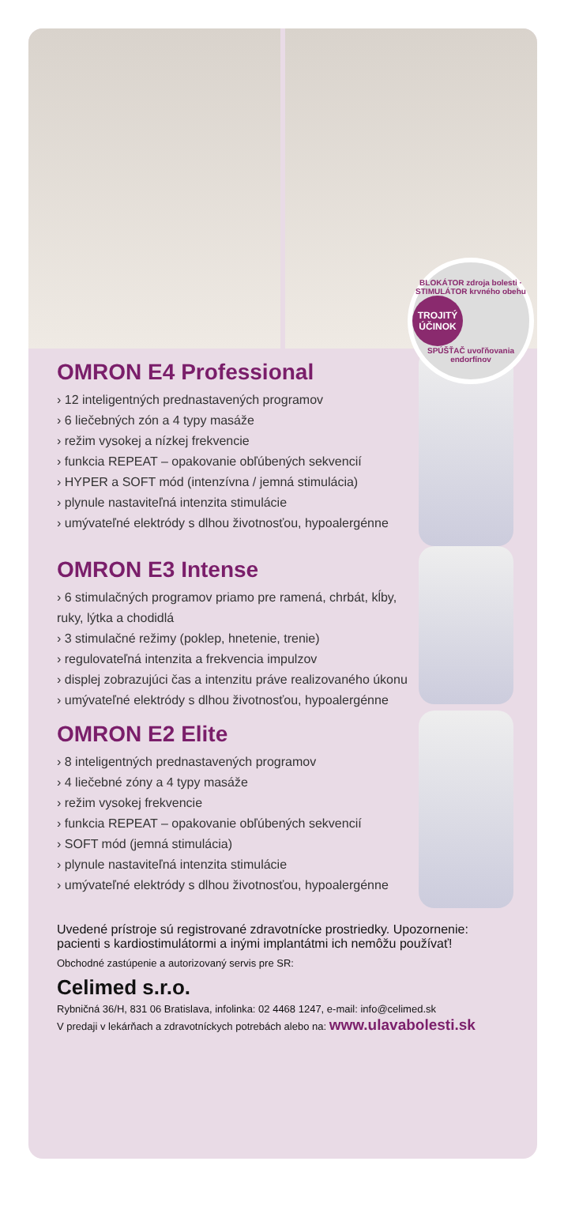BLOKÁTOR zdroja bolesti · STIMULÁTOR krvného obehu
TROJITÝ ÚČINOK
SPÚŠŤAČ uvoľňovania endorfínov
OMRON E4 Professional
› 12 inteligentných prednastavených programov
› 6 liečebných zón a 4 typy masáže
› režim vysokej a nízkej frekvencie
› funkcia REPEAT – opakovanie obľúbených sekvencií
› HYPER a SOFT mód (intenzívna / jemná stimulácia)
› plynule nastaviteľná intenzita stimulácie
› umývateľné elektródy s dlhou životnosťou, hypoalergénne
OMRON E3 Intense
› 6 stimulačných programov priamo pre ramená, chrbát, kĺby, ruky, lýtka a chodidlá
› 3 stimulačné režimy (poklep, hnetenie, trenie)
› regulovateľná intenzita a frekvencia impulzov
› displej zobrazujúci čas a intenzitu práve realizovaného úkonu
› umývateľné elektródy s dlhou životnosťou, hypoalergénne
OMRON E2 Elite
› 8 inteligentných prednastavených programov
› 4 liečebné zóny a 4 typy masáže
› režim vysokej frekvencie
› funkcia REPEAT – opakovanie obľúbených sekvencií
› SOFT mód (jemná stimulácia)
› plynule nastaviteľná intenzita stimulácie
› umývateľné elektródy s dlhou životnosťou, hypoalergénne
Uvedené prístroje sú registrované zdravotnícke prostriedky. Upozornenie: pacienti s kardiostimulátormi a inými implantátmi ich nemôžu používať!
Obchodné zastúpenie a autorizovaný servis pre SR:
Celimed s.r.o.
Rybničná 36/H, 831 06 Bratislava, infolinka: 02 4468 1247, e-mail: info@celimed.sk
V predaji v lekárňach a zdravotníckych potrebách alebo na: www.ulavabolesti.sk